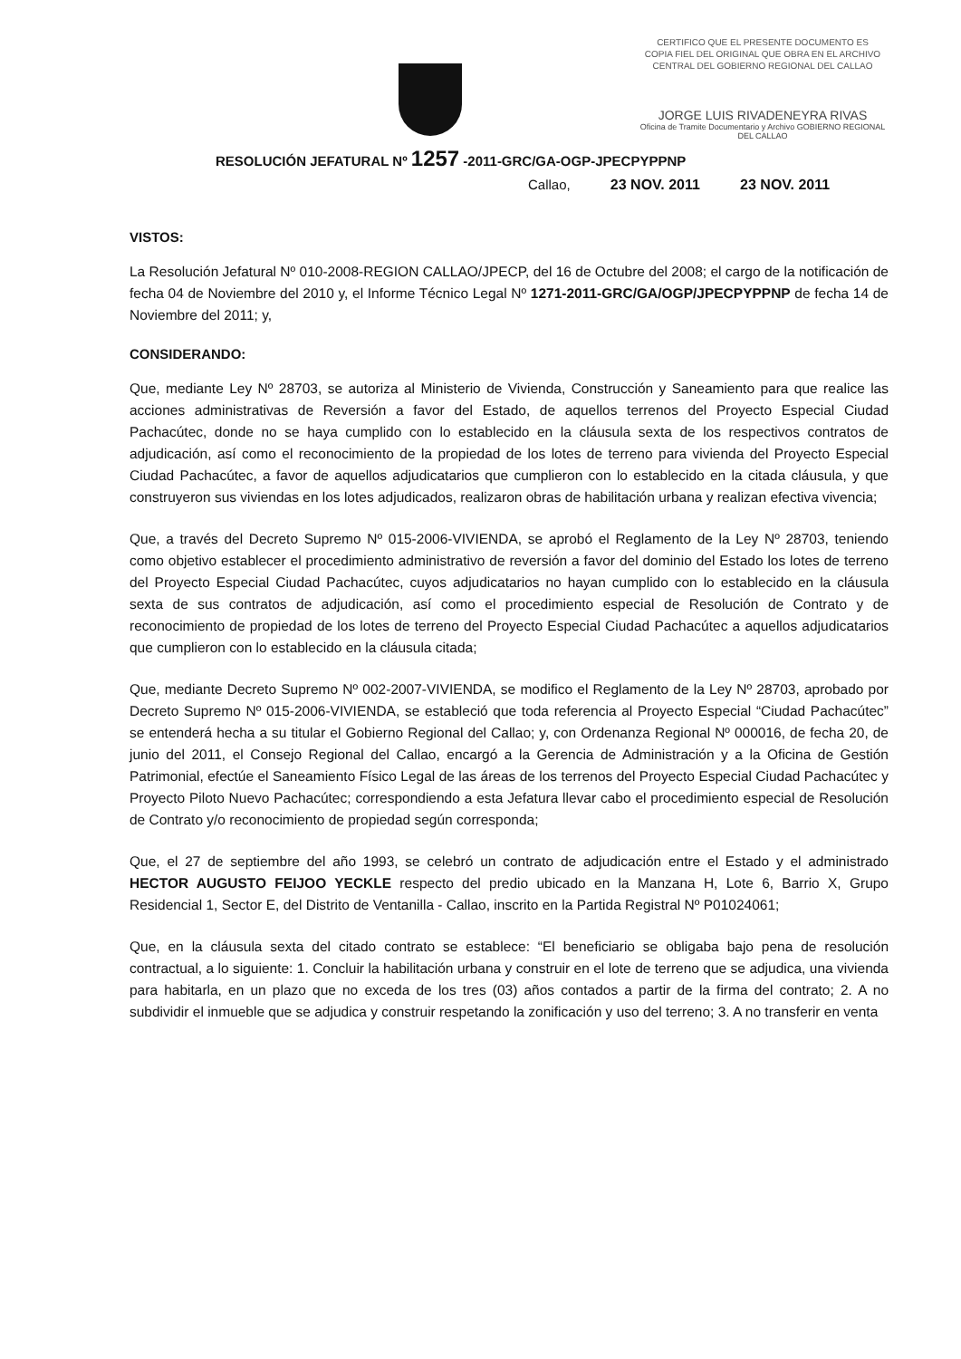CERTIFICO QUE EL PRESENTE DOCUMENTO ES
COPIA FIEL DEL ORIGINAL QUE OBRA EN EL ARCHIVO
CENTRAL DEL GOBIERNO REGIONAL DEL CALLAO
JORGE LUIS RIVADENEYRA RIVAS
Oficina de Tramite Documentario y Archivo GOBIERNO REGIONAL DEL CALLAO
RESOLUCIÓN JEFATURAL Nº 1257 -2011-GRC/GA-OGP-JPECPYPPNP
Callao, 23 NOV. 2011 23 NOV. 2011
VISTOS:
La Resolución Jefatural Nº 010-2008-REGION CALLAO/JPECP, del 16 de Octubre del 2008; el cargo de la notificación de fecha 04 de Noviembre del 2010 y, el Informe Técnico Legal Nº 1271-2011-GRC/GA/OGP/JPECPYPPNP de fecha 14 de Noviembre del 2011; y,
CONSIDERANDO:
Que, mediante Ley Nº 28703, se autoriza al Ministerio de Vivienda, Construcción y Saneamiento para que realice las acciones administrativas de Reversión a favor del Estado, de aquellos terrenos del Proyecto Especial Ciudad Pachacútec, donde no se haya cumplido con lo establecido en la cláusula sexta de los respectivos contratos de adjudicación, así como el reconocimiento de la propiedad de los lotes de terreno para vivienda del Proyecto Especial Ciudad Pachacútec, a favor de aquellos adjudicatarios que cumplieron con lo establecido en la citada cláusula, y que construyeron sus viviendas en los lotes adjudicados, realizaron obras de habilitación urbana y realizan efectiva vivencia;
Que, a través del Decreto Supremo Nº 015-2006-VIVIENDA, se aprobó el Reglamento de la Ley Nº 28703, teniendo como objetivo establecer el procedimiento administrativo de reversión a favor del dominio del Estado los lotes de terreno del Proyecto Especial Ciudad Pachacútec, cuyos adjudicatarios no hayan cumplido con lo establecido en la cláusula sexta de sus contratos de adjudicación, así como el procedimiento especial de Resolución de Contrato y de reconocimiento de propiedad de los lotes de terreno del Proyecto Especial Ciudad Pachacútec a aquellos adjudicatarios que cumplieron con lo establecido en la cláusula citada;
Que, mediante Decreto Supremo Nº 002-2007-VIVIENDA, se modifico el Reglamento de la Ley Nº 28703, aprobado por Decreto Supremo Nº 015-2006-VIVIENDA, se estableció que toda referencia al Proyecto Especial “Ciudad Pachacútec” se entenderá hecha a su titular el Gobierno Regional del Callao; y, con Ordenanza Regional Nº 000016, de fecha 20, de junio del 2011, el Consejo Regional del Callao, encargó a la Gerencia de Administración y a la Oficina de Gestión Patrimonial, efectúe el Saneamiento Físico Legal de las áreas de los terrenos del Proyecto Especial Ciudad Pachacútec y Proyecto Piloto Nuevo Pachacútec; correspondiendo a esta Jefatura llevar cabo el procedimiento especial de Resolución de Contrato y/o reconocimiento de propiedad según corresponda;
Que, el 27 de septiembre del año 1993, se celebró un contrato de adjudicación entre el Estado y el administrado HECTOR AUGUSTO FEIJOO YECKLE respecto del predio ubicado en la Manzana H, Lote 6, Barrio X, Grupo Residencial 1, Sector E, del Distrito de Ventanilla - Callao, inscrito en la Partida Registral Nº P01024061;
Que, en la cláusula sexta del citado contrato se establece: “El beneficiario se obligaba bajo pena de resolución contractual, a lo siguiente: 1. Concluir la habilitación urbana y construir en el lote de terreno que se adjudica, una vivienda para habitarla, en un plazo que no exceda de los tres (03) años contados a partir de la firma del contrato; 2. A no subdividir el inmueble que se adjudica y construir respetando la zonificación y uso del terreno; 3. A no transferir en venta